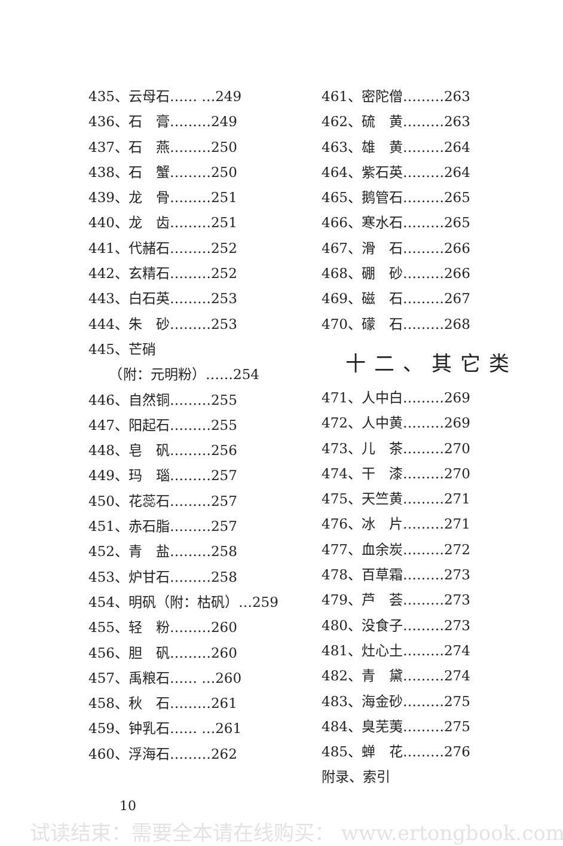435、云母石…… …249
436、石　膏………249
437、石　燕………250
438、石　蟹………250
439、龙　骨………251
440、龙　齿………251
441、代赭石………252
442、玄精石………252
443、白石英………253
444、朱　砂………253
445、芒硝
　　（附：元明粉）……254
446、自然铜………255
447、阳起石………255
448、皂　矾………256
449、玛　瑙………257
450、花蕊石………257
451、赤石脂………257
452、青　盐………258
453、炉甘石………258
454、明矾（附：枯矾）…259
455、轻　粉………260
456、胆　矾………260
457、禹粮石…… …260
458、秋　石………261
459、钟乳石…… …261
460、浮海石………262
461、密陀僧………263
462、硫　黄………263
463、雄　黄………264
464、紫石英………264
465、鹅管石………265
466、寒水石………265
467、滑　石………266
468、硼　砂………266
469、磁　石………267
470、礞　石………268
十二、其它类
471、人中白………269
472、人中黄………269
473、儿　茶………270
474、干　漆………270
475、天竺黄………271
476、冰　片………271
477、血余炭………272
478、百草霜………273
479、芦　荟………273
480、没食子………273
481、灶心土………274
482、青　黛………274
483、海金砂………275
484、臭芜荑………275
485、蝉　花………276
附录、索引
10
试读结束：需要全本请在线购买： www.ertongbook.com